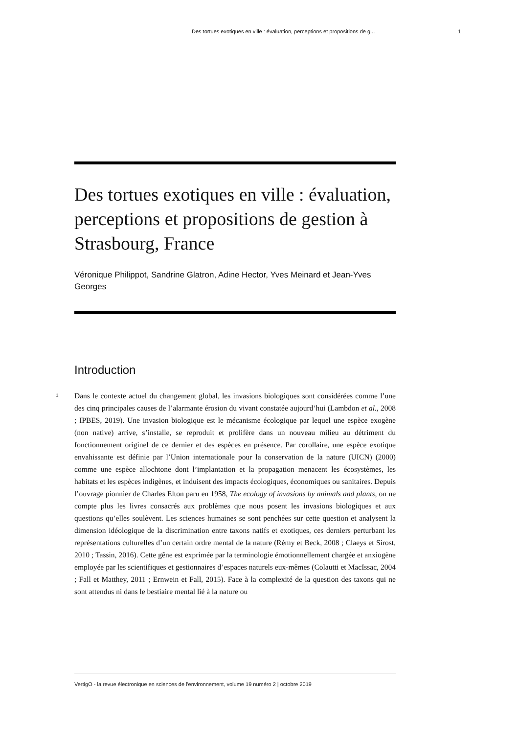Des tortues exotiques en ville : évaluation, perceptions et propositions de g... 1
Des tortues exotiques en ville : évaluation, perceptions et propositions de gestion à Strasbourg, France
Véronique Philippot, Sandrine Glatron, Adine Hector, Yves Meinard et Jean-Yves Georges
Introduction
1
Dans le contexte actuel du changement global, les invasions biologiques sont considérées comme l’une des cinq principales causes de l’alarmante érosion du vivant constatée aujourd’hui (Lambdon et al., 2008 ; IPBES, 2019). Une invasion biologique est le mécanisme écologique par lequel une espèce exogène (non native) arrive, s’installe, se reproduit et prolifère dans un nouveau milieu au détriment du fonctionnement originel de ce dernier et des espèces en présence. Par corollaire, une espèce exotique envahissante est définie par l’Union internationale pour la conservation de la nature (UICN) (2000) comme une espèce allochtone dont l’implantation et la propagation menacent les écosystèmes, les habitats et les espèces indigènes, et induisent des impacts écologiques, économiques ou sanitaires. Depuis l’ouvrage pionnier de Charles Elton paru en 1958, The ecology of invasions by animals and plants, on ne compte plus les livres consacrés aux problèmes que nous posent les invasions biologiques et aux questions qu’elles soulèvent. Les sciences humaines se sont penchées sur cette question et analysent la dimension idéologique de la discrimination entre taxons natifs et exotiques, ces derniers perturbant les représentations culturelles d’un certain ordre mental de la nature (Rémy et Beck, 2008 ; Claeys et Sirost, 2010 ; Tassin, 2016). Cette gêne est exprimée par la terminologie émotionnellement chargée et anxiogène employée par les scientifiques et gestionnaires d’espaces naturels eux-mêmes (Colautti et MacIssac, 2004 ; Fall et Matthey, 2011 ; Ernwein et Fall, 2015). Face à la complexité de la question des taxons qui ne sont attendus ni dans le bestiaire mental lié à la nature ou
VertigO - la revue électronique en sciences de l'environnement, volume 19 numéro 2 | octobre 2019